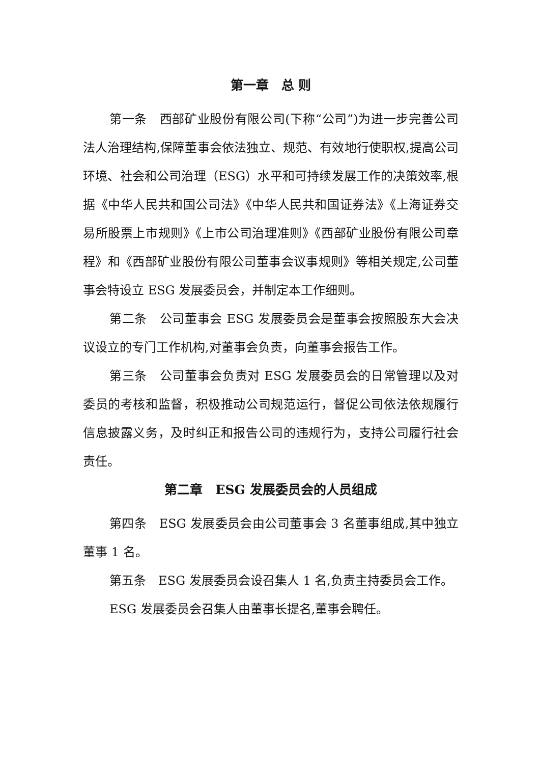第一章　总 则
第一条　西部矿业股份有限公司(下称“公司”)为进一步完善公司法人治理结构,保障董事会依法独立、规范、有效地行使职权,提高公司环境、社会和公司治理（ESG）水平和可持续发展工作的决策效率,根据《中华人民共和国公司法》《中华人民共和国证券法》《上海证券交易所股票上市规则》《上市公司治理准则》《西部矿业股份有限公司章程》和《西部矿业股份有限公司董事会议事规则》等相关规定,公司董事会特设立 ESG 发展委员会，并制定本工作细则。
第二条　公司董事会 ESG 发展委员会是董事会按照股东大会决议设立的专门工作机构,对董事会负责，向董事会报告工作。
第三条　公司董事会负责对 ESG 发展委员会的日常管理以及对委员的考核和监督，积极推动公司规范运行，督促公司依法依规履行信息披露义务，及时纠正和报告公司的违规行为，支持公司履行社会责任。
第二章　ESG 发展委员会的人员组成
第四条　ESG 发展委员会由公司董事会 3 名董事组成,其中独立董事 1 名。
第五条　ESG 发展委员会设召集人 1 名,负责主持委员会工作。
ESG 发展委员会召集人由董事长提名,董事会聘任。